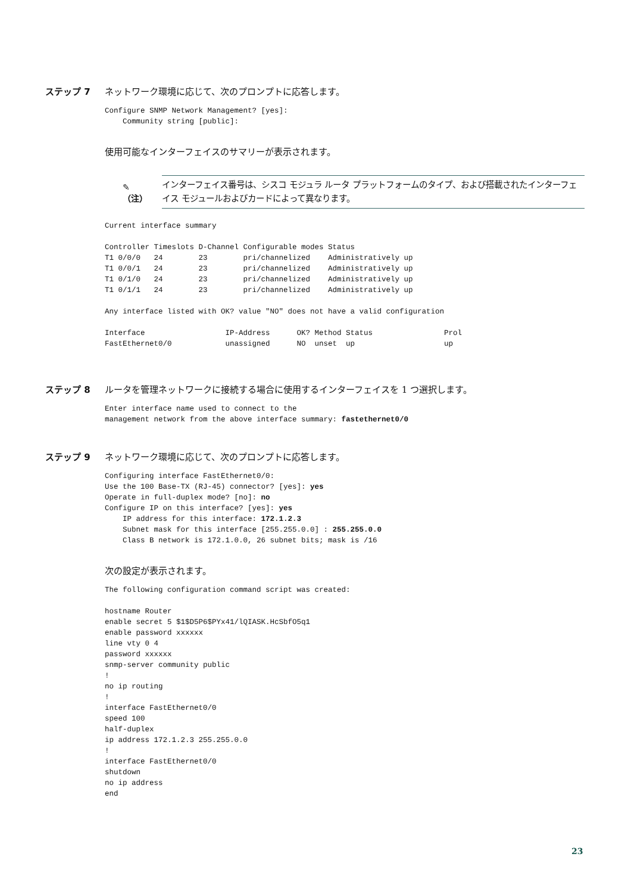ステップ 7 ネットワーク環境に応じて、次のプロンプトに応答します。
Configure SNMP Network Management? [yes]:
    Community string [public]:
使用可能なインターフェイスのサマリーが表示されます。
✎
（注）
インターフェイス番号は、シスコ モジュラ ルータ プラットフォームのタイプ、および搭載されたインターフェイス モジュールおよびカードによって異なります。
Current interface summary

Controller Timeslots D-Channel Configurable modes Status
T1 0/0/0   24        23        pri/channelized    Administratively up
T1 0/0/1   24        23        pri/channelized    Administratively up
T1 0/1/0   24        23        pri/channelized    Administratively up
T1 0/1/1   24        23        pri/channelized    Administratively up

Any interface listed with OK? value "NO" does not have a valid configuration

Interface                  IP-Address      OK? Method Status                Prol
FastEthernet0/0            unassigned      NO  unset  up                    up
ステップ 8 ルータを管理ネットワークに接続する場合に使用するインターフェイスを 1 つ選択します。
Enter interface name used to connect to the
management network from the above interface summary: fastethernet0/0
ステップ 9 ネットワーク環境に応じて、次のプロンプトに応答します。
Configuring interface FastEthernet0/0:
Use the 100 Base-TX (RJ-45) connector? [yes]: yes
Operate in full-duplex mode? [no]: no
Configure IP on this interface? [yes]: yes
    IP address for this interface: 172.1.2.3
    Subnet mask for this interface [255.255.0.0] : 255.255.0.0
    Class B network is 172.1.0.0, 26 subnet bits; mask is /16
次の設定が表示されます。
The following configuration command script was created:

hostname Router
enable secret 5 $1$D5P6$PYx41/lQIASK.HcSbfO5q1
enable password xxxxxx
line vty 0 4
password xxxxxx
snmp-server community public
!
no ip routing
!
interface FastEthernet0/0
speed 100
half-duplex
ip address 172.1.2.3 255.255.0.0
!
interface FastEthernet0/0
shutdown
no ip address
end
23